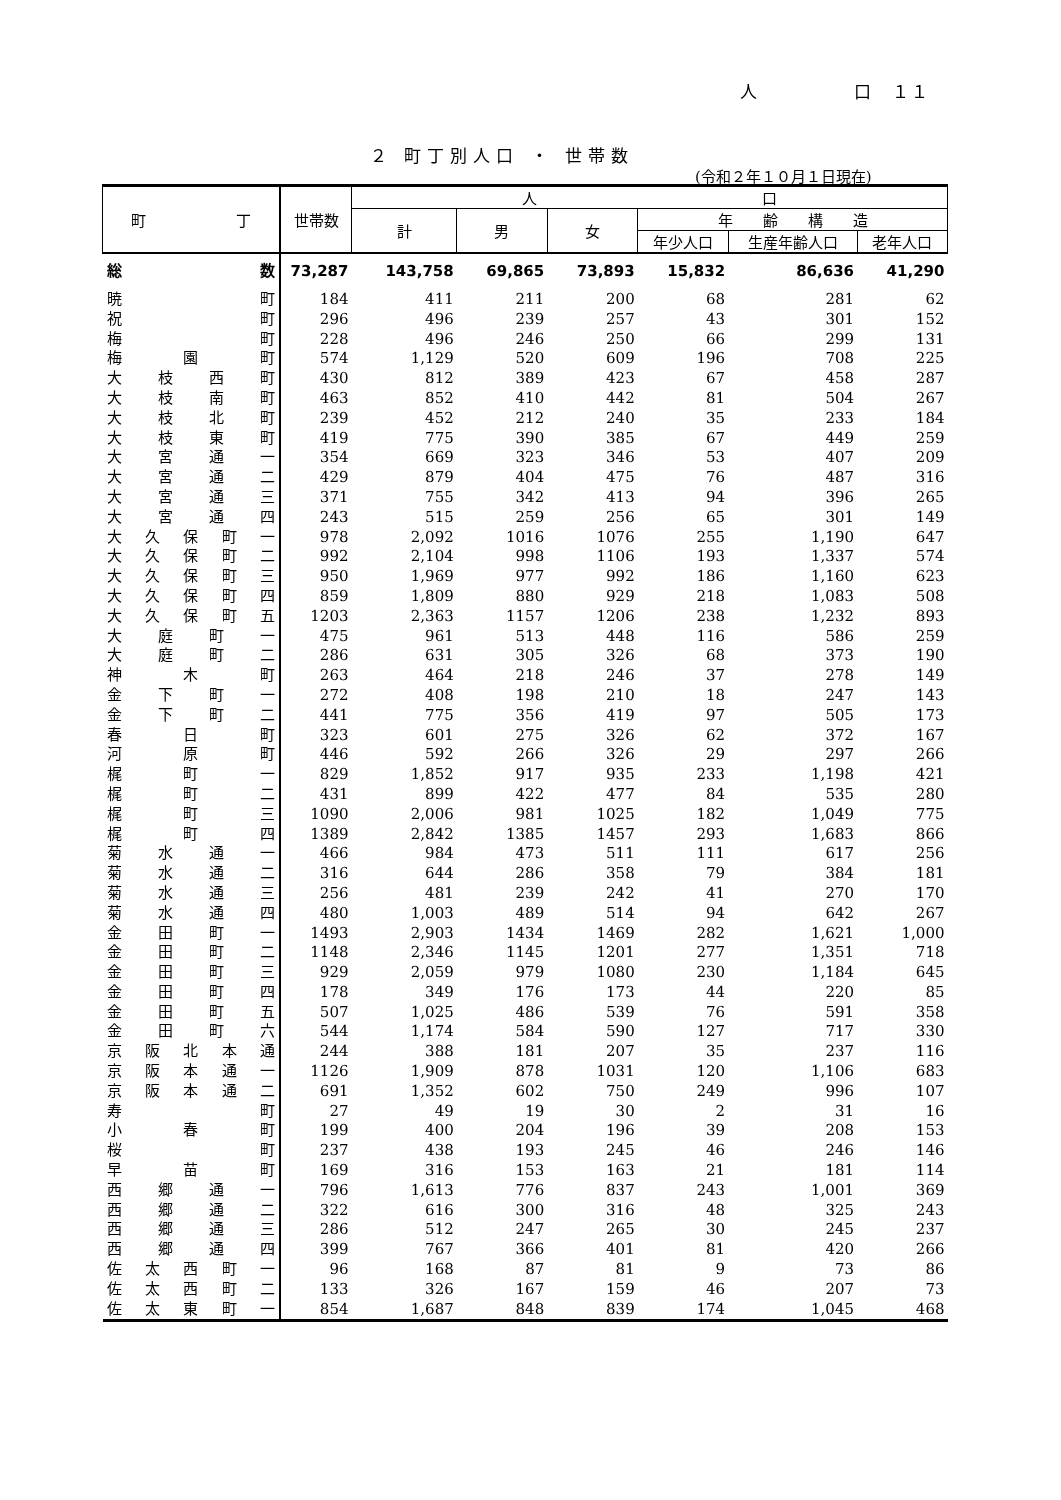人　　　　　口　１１
２ 町丁別人口 ・ 世帯数
(令和２年１０月１日現在)
| 町 丁 | 世帯数 | 人 口 | | | | | |
| --- | --- | --- | --- | --- | --- | --- | --- |
| | | 計 | 男 | 女 | 年 齢 構 造 | | |
| | | | | | 年少人口 | 生産年齢人口 | 老年人口 |
| 総数 | 73,287 | 143,758 | 69,865 | 73,893 | 15,832 | 86,636 | 41,290 |
| 暁町 | 184 | 411 | 211 | 200 | 68 | 281 | 62 |
| 祝町 | 296 | 496 | 239 | 257 | 43 | 301 | 152 |
| 梅町 | 228 | 496 | 246 | 250 | 66 | 299 | 131 |
| 梅園町 | 574 | 1,129 | 520 | 609 | 196 | 708 | 225 |
| 大枝西町 | 430 | 812 | 389 | 423 | 67 | 458 | 287 |
| 大枝南町 | 463 | 852 | 410 | 442 | 81 | 504 | 267 |
| 大枝北町 | 239 | 452 | 212 | 240 | 35 | 233 | 184 |
| 大枝東町 | 419 | 775 | 390 | 385 | 67 | 449 | 259 |
| 大宮通一 | 354 | 669 | 323 | 346 | 53 | 407 | 209 |
| 大宮通二 | 429 | 879 | 404 | 475 | 76 | 487 | 316 |
| 大宮通三 | 371 | 755 | 342 | 413 | 94 | 396 | 265 |
| 大宮通四 | 243 | 515 | 259 | 256 | 65 | 301 | 149 |
| 大久保町一 | 978 | 2,092 | 1016 | 1076 | 255 | 1,190 | 647 |
| 大久保町二 | 992 | 2,104 | 998 | 1106 | 193 | 1,337 | 574 |
| 大久保町三 | 950 | 1,969 | 977 | 992 | 186 | 1,160 | 623 |
| 大久保町四 | 859 | 1,809 | 880 | 929 | 218 | 1,083 | 508 |
| 大久保町五 | 1203 | 2,363 | 1157 | 1206 | 238 | 1,232 | 893 |
| 大庭町一 | 475 | 961 | 513 | 448 | 116 | 586 | 259 |
| 大庭町二 | 286 | 631 | 305 | 326 | 68 | 373 | 190 |
| 神木町 | 263 | 464 | 218 | 246 | 37 | 278 | 149 |
| 金下町一 | 272 | 408 | 198 | 210 | 18 | 247 | 143 |
| 金下町二 | 441 | 775 | 356 | 419 | 97 | 505 | 173 |
| 春日町 | 323 | 601 | 275 | 326 | 62 | 372 | 167 |
| 河原町 | 446 | 592 | 266 | 326 | 29 | 297 | 266 |
| 梶町一 | 829 | 1,852 | 917 | 935 | 233 | 1,198 | 421 |
| 梶町二 | 431 | 899 | 422 | 477 | 84 | 535 | 280 |
| 梶町三 | 1090 | 2,006 | 981 | 1025 | 182 | 1,049 | 775 |
| 梶町四 | 1389 | 2,842 | 1385 | 1457 | 293 | 1,683 | 866 |
| 菊水通一 | 466 | 984 | 473 | 511 | 111 | 617 | 256 |
| 菊水通二 | 316 | 644 | 286 | 358 | 79 | 384 | 181 |
| 菊水通三 | 256 | 481 | 239 | 242 | 41 | 270 | 170 |
| 菊水通四 | 480 | 1,003 | 489 | 514 | 94 | 642 | 267 |
| 金田町一 | 1493 | 2,903 | 1434 | 1469 | 282 | 1,621 | 1,000 |
| 金田町二 | 1148 | 2,346 | 1145 | 1201 | 277 | 1,351 | 718 |
| 金田町三 | 929 | 2,059 | 979 | 1080 | 230 | 1,184 | 645 |
| 金田町四 | 178 | 349 | 176 | 173 | 44 | 220 | 85 |
| 金田町五 | 507 | 1,025 | 486 | 539 | 76 | 591 | 358 |
| 金田町六 | 544 | 1,174 | 584 | 590 | 127 | 717 | 330 |
| 京阪北本通 | 244 | 388 | 181 | 207 | 35 | 237 | 116 |
| 京阪本通一 | 1126 | 1,909 | 878 | 1031 | 120 | 1,106 | 683 |
| 京阪本通二 | 691 | 1,352 | 602 | 750 | 249 | 996 | 107 |
| 寿町 | 27 | 49 | 19 | 30 | 2 | 31 | 16 |
| 小春町 | 199 | 400 | 204 | 196 | 39 | 208 | 153 |
| 桜町 | 237 | 438 | 193 | 245 | 46 | 246 | 146 |
| 早苗町 | 169 | 316 | 153 | 163 | 21 | 181 | 114 |
| 西郷通一 | 796 | 1,613 | 776 | 837 | 243 | 1,001 | 369 |
| 西郷通二 | 322 | 616 | 300 | 316 | 48 | 325 | 243 |
| 西郷通三 | 286 | 512 | 247 | 265 | 30 | 245 | 237 |
| 西郷通四 | 399 | 767 | 366 | 401 | 81 | 420 | 266 |
| 佐太西町一 | 96 | 168 | 87 | 81 | 9 | 73 | 86 |
| 佐太西町二 | 133 | 326 | 167 | 159 | 46 | 207 | 73 |
| 佐太東町一 | 854 | 1,687 | 848 | 839 | 174 | 1,045 | 468 |